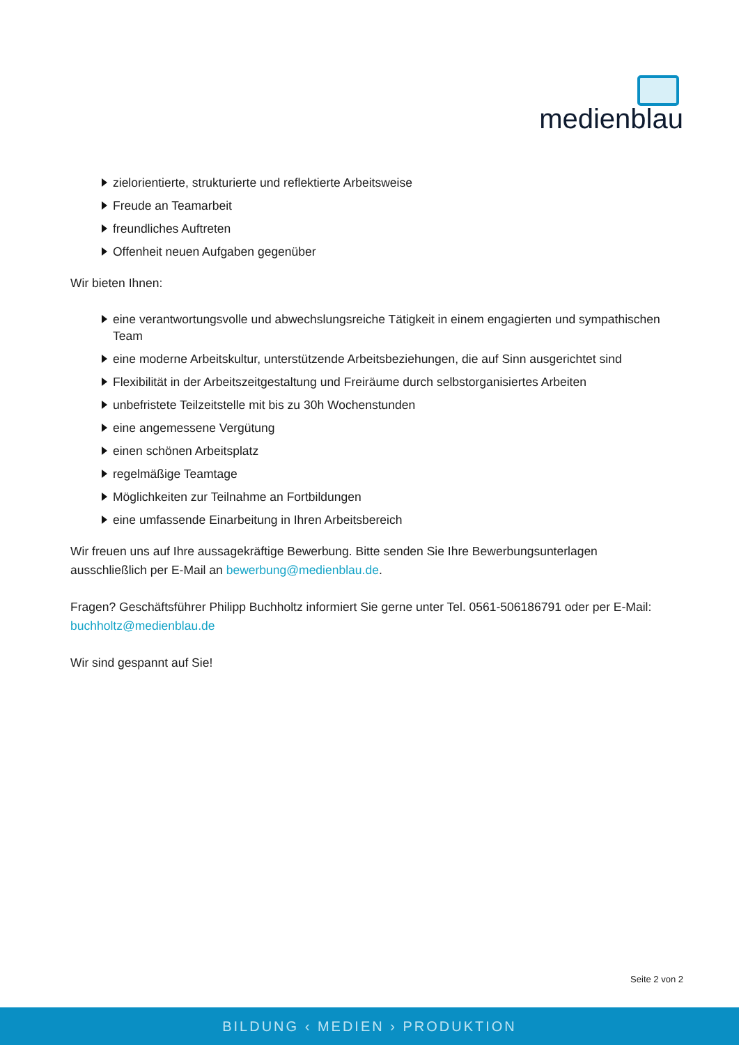medienblau
zielorientierte, strukturierte und reflektierte Arbeitsweise
Freude an Teamarbeit
freundliches Auftreten
Offenheit neuen Aufgaben gegenüber
Wir bieten Ihnen:
eine verantwortungsvolle und abwechslungsreiche Tätigkeit in einem engagierten und sympathischen Team
eine moderne Arbeitskultur, unterstützende Arbeitsbeziehungen, die auf Sinn ausgerichtet sind
Flexibilität in der Arbeitszeitgestaltung und Freiräume durch selbstorganisiertes Arbeiten
unbefristete Teilzeitstelle mit bis zu 30h Wochenstunden
eine angemessene Vergütung
einen schönen Arbeitsplatz
regelmäßige Teamtage
Möglichkeiten zur Teilnahme an Fortbildungen
eine umfassende Einarbeitung in Ihren Arbeitsbereich
Wir freuen uns auf Ihre aussagekräftige Bewerbung. Bitte senden Sie Ihre Bewerbungsunterlagen ausschließlich per E-Mail an bewerbung@medienblau.de.
Fragen? Geschäftsführer Philipp Buchholtz informiert Sie gerne unter Tel. 0561-506186791 oder per E-Mail: buchholtz@medienblau.de
Wir sind gespannt auf Sie!
Seite 2 von 2
BILDUNG ‹ MEDIEN › PRODUKTION